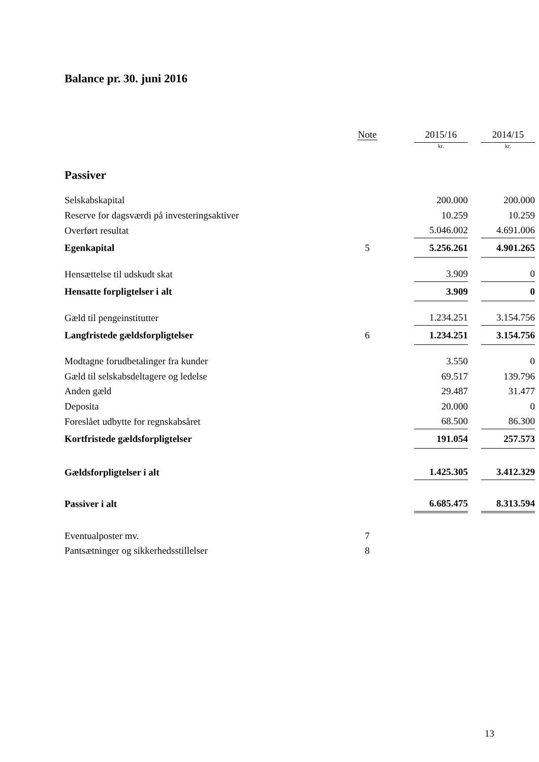Balance pr. 30. juni 2016
| | Note | | 2015/16 | | 2014/15 |
| --- | --- | --- | --- | --- | --- |
| | | | kr. | | kr. |
| Passiver | | | | | |
| Selskabskapital | | | 200.000 | | 200.000 |
| Reserve for dagsværdi på investeringsaktiver | | | 10.259 | | 10.259 |
| Overført resultat | | | 5.046.002 | | 4.691.006 |
| Egenkapital | 5 | | 5.256.261 | | 4.901.265 |
| Hensættelse til udskudt skat | | | 3.909 | | 0 |
| Hensatte forpligtelser i alt | | | 3.909 | | 0 |
| Gæld til pengeinstitutter | | | 1.234.251 | | 3.154.756 |
| Langfristede gældsforpligtelser | 6 | | 1.234.251 | | 3.154.756 |
| Modtagne forudbetalinger fra kunder | | | 3.550 | | 0 |
| Gæld til selskabsdeltagere og ledelse | | | 69.517 | | 139.796 |
| Anden gæld | | | 29.487 | | 31.477 |
| Deposita | | | 20.000 | | 0 |
| Foreslået udbytte for regnskabsåret | | | 68.500 | | 86.300 |
| Kortfristede gældsforpligtelser | | | 191.054 | | 257.573 |
| Gældsforpligtelser i alt | | | 1.425.305 | | 3.412.329 |
| Passiver i alt | | | 6.685.475 | | 8.313.594 |
| Eventualposter mv. | 7 | | | | |
| Pantsætninger og sikkerhedsstillelser | 8 | | | | |
13